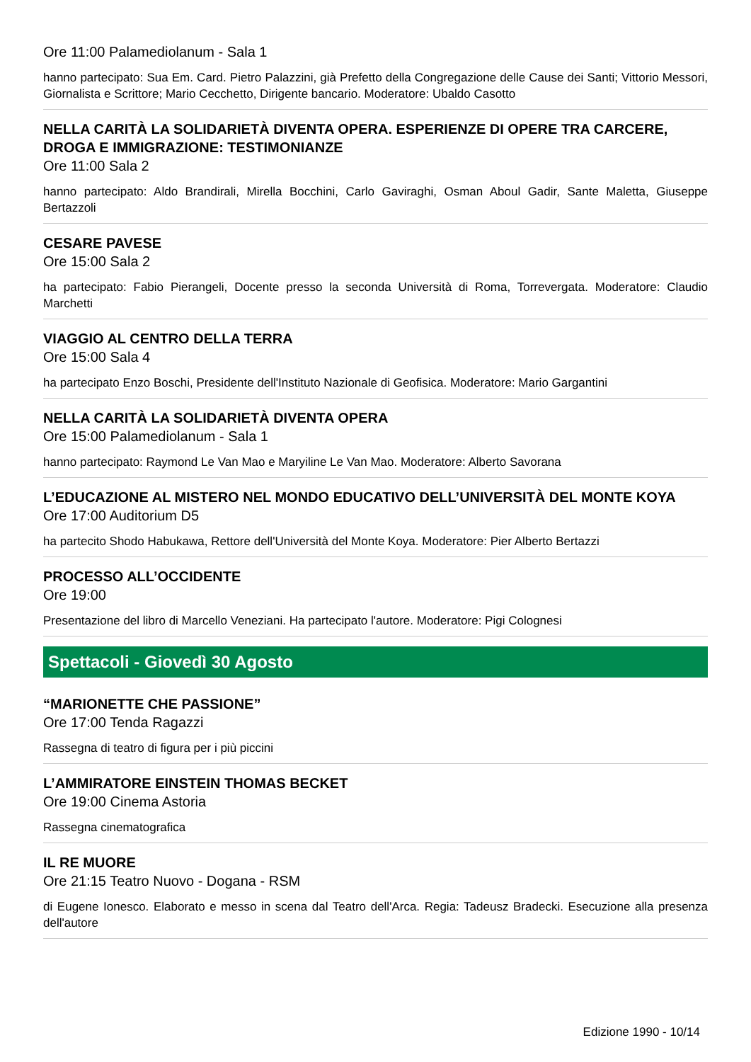Ore 11:00 Palamediolanum - Sala 1
hanno partecipato: Sua Em. Card. Pietro Palazzini, già Prefetto della Congregazione delle Cause dei Santi; Vittorio Messori, Giornalista e Scrittore; Mario Cecchetto, Dirigente bancario. Moderatore: Ubaldo Casotto
NELLA CARITÀ LA SOLIDARIETÀ DIVENTA OPERA. ESPERIENZE DI OPERE TRA CARCERE, DROGA E IMMIGRAZIONE: TESTIMONIANZE
Ore 11:00 Sala 2
hanno partecipato: Aldo Brandirali, Mirella Bocchini, Carlo Gaviraghi, Osman Aboul Gadir, Sante Maletta, Giuseppe Bertazzoli
CESARE PAVESE
Ore 15:00 Sala 2
ha partecipato: Fabio Pierangeli, Docente presso la seconda Università di Roma, Torrevergata. Moderatore: Claudio Marchetti
VIAGGIO AL CENTRO DELLA TERRA
Ore 15:00 Sala 4
ha partecipato Enzo Boschi, Presidente dell'Instituto Nazionale di Geofisica. Moderatore: Mario Gargantini
NELLA CARITÀ LA SOLIDARIETÀ DIVENTA OPERA
Ore 15:00 Palamediolanum - Sala 1
hanno partecipato: Raymond Le Van Mao e Maryiline Le Van Mao. Moderatore: Alberto Savorana
L’EDUCAZIONE AL MISTERO NEL MONDO EDUCATIVO DELL’UNIVERSITÀ DEL MONTE KOYA
Ore 17:00 Auditorium D5
ha partecito Shodo Habukawa, Rettore dell'Università del Monte Koya. Moderatore: Pier Alberto Bertazzi
PROCESSO ALL’OCCIDENTE
Ore 19:00
Presentazione del libro di Marcello Veneziani. Ha partecipato l'autore. Moderatore: Pigi Colognesi
Spettacoli - Giovedì 30 Agosto
“MARIONETTE CHE PASSIONE”
Ore 17:00 Tenda Ragazzi
Rassegna di teatro di figura per i più piccini
L’AMMIRATORE EINSTEIN THOMAS BECKET
Ore 19:00 Cinema Astoria
Rassegna cinematografica
IL RE MUORE
Ore 21:15 Teatro Nuovo - Dogana - RSM
di Eugene Ionesco. Elaborato e messo in scena dal Teatro dell'Arca. Regia: Tadeusz Bradecki. Esecuzione alla presenza dell'autore
Edizione 1990 - 10/14